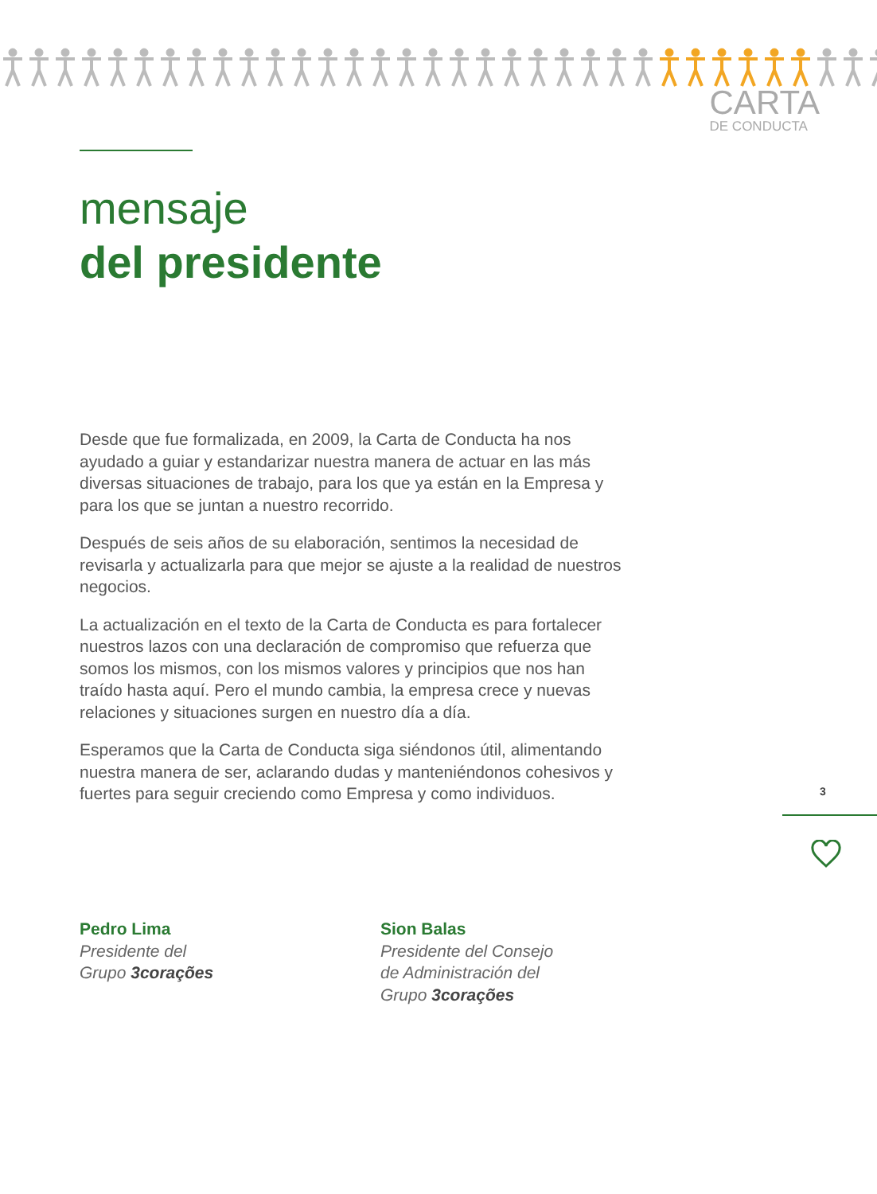CARTA
DE CONDUCTA
mensaje
del presidente
Desde que fue formalizada, en 2009, la Carta de Conducta ha nos ayudado a guiar y estandarizar nuestra manera de actuar en las más diversas situaciones de trabajo, para los que ya están en la Empresa y para los que se juntan a nuestro recorrido.
Después de seis años de su elaboración, sentimos la necesidad de revisarla y actualizarla para que mejor se ajuste a la realidad de nuestros negocios.
La actualización en el texto de la Carta de Conducta es para fortalecer nuestros lazos con una declaración de compromiso que refuerza que somos los mismos, con los mismos valores y principios que nos han traído hasta aquí. Pero el mundo cambia, la empresa crece y nuevas relaciones y situaciones surgen en nuestro día a día.
Esperamos que la Carta de Conducta siga siéndonos útil, alimentando nuestra manera de ser, aclarando dudas y manteniéndonos cohesivos y fuertes para seguir creciendo como Empresa y como individuos.
3
Pedro Lima
Presidente del
Grupo 3corações
Sion Balas
Presidente del Consejo
de Administración del
Grupo 3corações